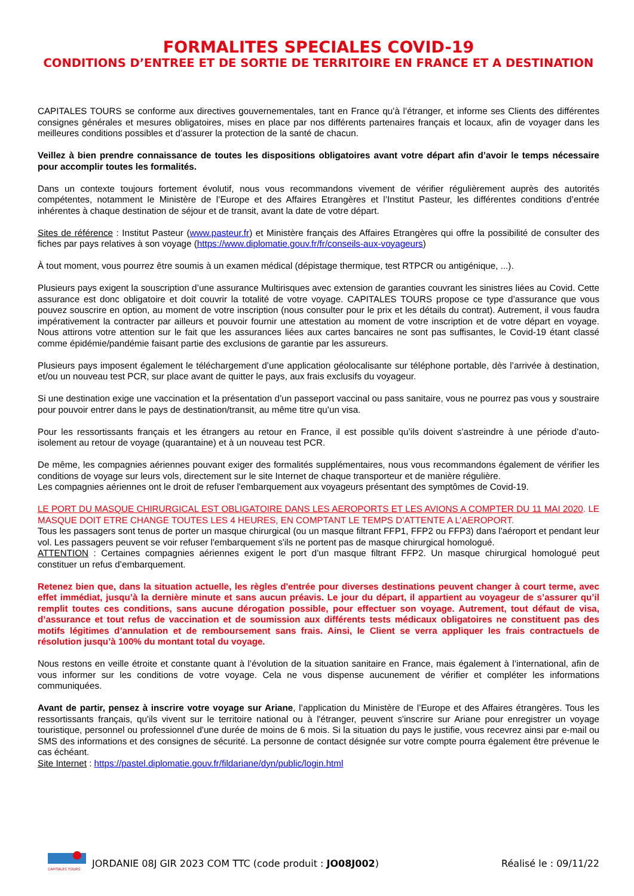FORMALITES SPECIALES COVID-19
CONDITIONS D’ENTREE ET DE SORTIE DE TERRITOIRE EN FRANCE ET A DESTINATION
CAPITALES TOURS se conforme aux directives gouvernementales, tant en France qu’à l’étranger, et informe ses Clients des différentes consignes générales et mesures obligatoires, mises en place par nos différents partenaires français et locaux, afin de voyager dans les meilleures conditions possibles et d’assurer la protection de la santé de chacun.
Veillez à bien prendre connaissance de toutes les dispositions obligatoires avant votre départ afin d’avoir le temps nécessaire pour accomplir toutes les formalités.
Dans un contexte toujours fortement évolutif, nous vous recommandons vivement de vérifier régulièrement auprès des autorités compétentes, notamment le Ministère de l’Europe et des Affaires Etrangères et l’Institut Pasteur, les différentes conditions d’entrée inhérentes à chaque destination de séjour et de transit, avant la date de votre départ.
Sites de référence : Institut Pasteur (www.pasteur.fr) et Ministère français des Affaires Etrangères qui offre la possibilité de consulter des fiches par pays relatives à son voyage (https://www.diplomatie.gouv.fr/fr/conseils-aux-voyageurs)
À tout moment, vous pourrez être soumis à un examen médical (dépistage thermique, test RTPCR ou antigénique, ...).
Plusieurs pays exigent la souscription d’une assurance Multirisques avec extension de garanties couvrant les sinistres liées au Covid. Cette assurance est donc obligatoire et doit couvrir la totalité de votre voyage. CAPITALES TOURS propose ce type d’assurance que vous pouvez souscrire en option, au moment de votre inscription (nous consulter pour le prix et les détails du contrat). Autrement, il vous faudra impérativement la contracter par ailleurs et pouvoir fournir une attestation au moment de votre inscription et de votre départ en voyage. Nous attirons votre attention sur le fait que les assurances liées aux cartes bancaires ne sont pas suffisantes, le Covid-19 étant classé comme épidémie/pandémie faisant partie des exclusions de garantie par les assureurs.
Plusieurs pays imposent également le téléchargement d’une application géolocalisante sur téléphone portable, dès l’arrivée à destination, et/ou un nouveau test PCR, sur place avant de quitter le pays, aux frais exclusifs du voyageur.
Si une destination exige une vaccination et la présentation d’un passeport vaccinal ou pass sanitaire, vous ne pourrez pas vous y soustraire pour pouvoir entrer dans le pays de destination/transit, au même titre qu’un visa.
Pour les ressortissants français et les étrangers au retour en France, il est possible qu’ils doivent s’astreindre à une période d’auto-isolement au retour de voyage (quarantaine) et à un nouveau test PCR.
De même, les compagnies aériennes pouvant exiger des formalités supplémentaires, nous vous recommandons également de vérifier les conditions de voyage sur leurs vols, directement sur le site Internet de chaque transporteur et de manière régulière.
Les compagnies aériennes ont le droit de refuser l'embarquement aux voyageurs présentant des symptômes de Covid-19.
LE PORT DU MASQUE CHIRURGICAL EST OBLIGATOIRE DANS LES AEROPORTS ET LES AVIONS A COMPTER DU 11 MAI 2020. LE MASQUE DOIT ETRE CHANGE TOUTES LES 4 HEURES, EN COMPTANT LE TEMPS D’ATTENTE A L’AEROPORT.
Tous les passagers sont tenus de porter un masque chirurgical (ou un masque filtrant FFP1, FFP2 ou FFP3) dans l'aéroport et pendant leur vol. Les passagers peuvent se voir refuser l'embarquement s'ils ne portent pas de masque chirurgical homologué.
ATTENTION : Certaines compagnies aériennes exigent le port d’un masque filtrant FFP2. Un masque chirurgical homologué peut constituer un refus d’embarquement.
Retenez bien que, dans la situation actuelle, les règles d'entrée pour diverses destinations peuvent changer à court terme, avec effet immédiat, jusqu’à la dernière minute et sans aucun préavis. Le jour du départ, il appartient au voyageur de s’assurer qu’il remplit toutes ces conditions, sans aucune dérogation possible, pour effectuer son voyage. Autrement, tout défaut de visa, d’assurance et tout refus de vaccination et de soumission aux différents tests médicaux obligatoires ne constituent pas des motifs légitimes d’annulation et de remboursement sans frais. Ainsi, le Client se verra appliquer les frais contractuels de résolution jusqu’à 100% du montant total du voyage.
Nous restons en veille étroite et constante quant à l’évolution de la situation sanitaire en France, mais également à l’international, afin de vous informer sur les conditions de votre voyage. Cela ne vous dispense aucunement de vérifier et compléter les informations communiquées.
Avant de partir, pensez à inscrire votre voyage sur Ariane, l’application du Ministère de l’Europe et des Affaires étrangères. Tous les ressortissants français, qu'ils vivent sur le territoire national ou à l'étranger, peuvent s'inscrire sur Ariane pour enregistrer un voyage touristique, personnel ou professionnel d'une durée de moins de 6 mois. Si la situation du pays le justifie, vous recevrez ainsi par e-mail ou SMS des informations et des consignes de sécurité. La personne de contact désignée sur votre compte pourra également être prévenue le cas échéant.
Site Internet : https://pastel.diplomatie.gouv.fr/fildariane/dyn/public/login.html
CAPITALES TOURS
JORDANIE 08J GIR 2023 COM TTC (code produit : JO08J002)
Réalisé le : 09/11/22